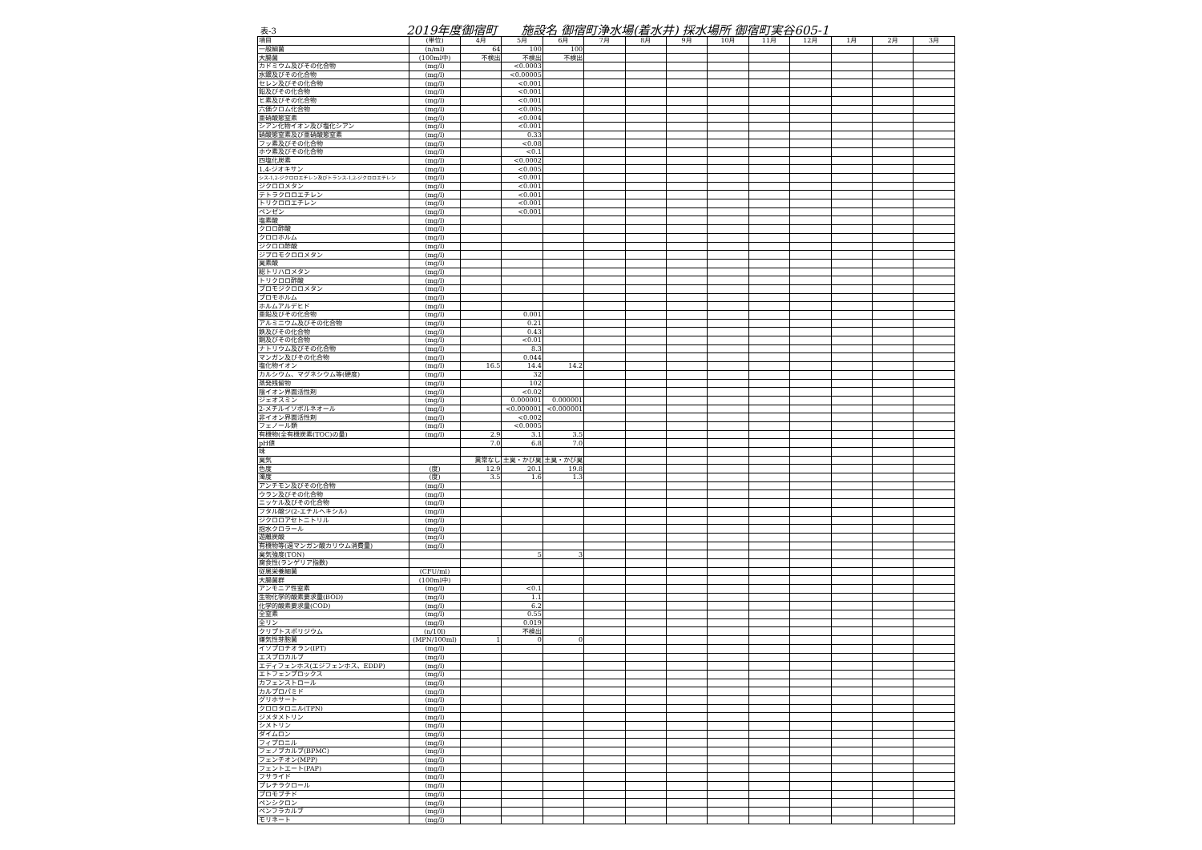表-3 2019年度御宿町　　施設名 御宿町浄水場(着水井) 採水場所 御宿町実谷605-1
| 項目 | (単位) | 4月 | 5月 | 6月 | 7月 | 8月 | 9月 | 10月 | 11月 | 12月 | 1月 | 2月 | 3月 |
| --- | --- | --- | --- | --- | --- | --- | --- | --- | --- | --- | --- | --- | --- |
| 一般細菌 | (n/ml) | 64 | 100 | 100 | | | | | | | | | |
| 大腸菌 | (100ml中) | 不検出 | 不検出 | 不検出 | | | | | | | | | |
| カドミウム及びその化合物 | (mg/l) | | <0.0003 | | | | | | | | | | |
| 水銀及びその化合物 | (mg/l) | | <0.00005 | | | | | | | | | | |
| セレン及びその化合物 | (mg/l) | | <0.001 | | | | | | | | | | |
| 鉛及びその化合物 | (mg/l) | | <0.001 | | | | | | | | | | |
| ヒ素及びその化合物 | (mg/l) | | <0.001 | | | | | | | | | | |
| 六価クロム化合物 | (mg/l) | | <0.005 | | | | | | | | | | |
| 亜硝酸態窒素 | (mg/l) | | <0.004 | | | | | | | | | | |
| シアン化物イオン及び塩化シアン | (mg/l) | | <0.001 | | | | | | | | | | |
| 硝酸態窒素及び亜硝酸態窒素 | (mg/l) | | 0.33 | | | | | | | | | | |
| フッ素及びその化合物 | (mg/l) | | <0.08 | | | | | | | | | | |
| ホウ素及びその化合物 | (mg/l) | | <0.1 | | | | | | | | | | |
| 四塩化炭素 | (mg/l) | | <0.0002 | | | | | | | | | | |
| 1,4-ジオキサン | (mg/l) | | <0.005 | | | | | | | | | | |
| シス-1,2-ジクロロエチレン及びトランス-1,2-ジクロロエチレン | (mg/l) | | <0.001 | | | | | | | | | | |
| ジクロロメタン | (mg/l) | | <0.001 | | | | | | | | | | |
| テトラクロロエチレン | (mg/l) | | <0.001 | | | | | | | | | | |
| トリクロロエチレン | (mg/l) | | <0.001 | | | | | | | | | | |
| ベンゼン | (mg/l) | | <0.001 | | | | | | | | | | |
| 塩素酸 | (mg/l) | | | | | | | | | | | | |
| クロロ酢酸 | (mg/l) | | | | | | | | | | | | |
| クロロホルム | (mg/l) | | | | | | | | | | | | |
| ジクロロ酢酸 | (mg/l) | | | | | | | | | | | | |
| ジブロモクロロメタン | (mg/l) | | | | | | | | | | | | |
| 臭素酸 | (mg/l) | | | | | | | | | | | | |
| 総トリハロメタン | (mg/l) | | | | | | | | | | | | |
| トリクロロ酢酸 | (mg/l) | | | | | | | | | | | | |
| ブロモジクロロメタン | (mg/l) | | | | | | | | | | | | |
| ブロモホルム | (mg/l) | | | | | | | | | | | | |
| ホルムアルデヒド | (mg/l) | | | | | | | | | | | | |
| 亜鉛及びその化合物 | (mg/l) | | 0.001 | | | | | | | | | | |
| アルミニウム及びその化合物 | (mg/l) | | 0.21 | | | | | | | | | | |
| 鉄及びその化合物 | (mg/l) | | 0.43 | | | | | | | | | | |
| 銅及びその化合物 | (mg/l) | | <0.01 | | | | | | | | | | |
| ナトリウム及びその化合物 | (mg/l) | | 8.3 | | | | | | | | | | |
| マンガン及びその化合物 | (mg/l) | | 0.044 | | | | | | | | | | |
| 塩化物イオン | (mg/l) | 16.5 | 14.4 | 14.2 | | | | | | | | | |
| カルシウム、マグネシウム等(硬度) | (mg/l) | | 32 | | | | | | | | | | |
| 蒸発残留物 | (mg/l) | | 102 | | | | | | | | | | |
| 陰イオン界面活性剤 | (mg/l) | | <0.02 | | | | | | | | | | |
| ジェオスミン | (mg/l) | | 0.000001 | 0.000001 | | | | | | | | | |
| 2-メチルイソボルネオール | (mg/l) | | <0.000001 | <0.000001 | | | | | | | | | |
| 非イオン界面活性剤 | (mg/l) | | <0.002 | | | | | | | | | | |
| フェノール類 | (mg/l) | | <0.0005 | | | | | | | | | | |
| 有機物(全有機炭素(TOC)の量) | (mg/l) | 2.9 | 3.1 | 3.5 | | | | | | | | | |
| pH値 | | 7.0 | 6.8 | 7.0 | | | | | | | | | |
| 味 | | | | | | | | | | | | | |
| 臭気 | | 異常なし | 土臭・かび臭 | 土臭・かび臭 | | | | | | | | | |
| 色度 | (度) | 12.9 | 20.1 | 19.8 | | | | | | | | | |
| 濁度 | (度) | 3.5 | 1.6 | 1.3 | | | | | | | | | |
| アンチモン及びその化合物 | (mg/l) | | | | | | | | | | | | |
| ウラン及びその化合物 | (mg/l) | | | | | | | | | | | | |
| ニッケル及びその化合物 | (mg/l) | | | | | | | | | | | | |
| フタル酸ジ(2-エチルヘキシル) | (mg/l) | | | | | | | | | | | | |
| ジクロロアセトニトリル | (mg/l) | | | | | | | | | | | | |
| 抱水クロラール | (mg/l) | | | | | | | | | | | | |
| 遊離炭酸 | (mg/l) | | | | | | | | | | | | |
| 有機物等(過マンガン酸カリウム消費量) | (mg/l) | | | | | | | | | | | | |
| 臭気強度(TON) | | | 5 | 3 | | | | | | | | | |
| 腐食性(ランゲリア指数) | | | | | | | | | | | | | |
| 従属栄養細菌 | (CFU/ml) | | | | | | | | | | | | |
| 大腸菌群 | (100ml中) | | | | | | | | | | | | |
| アンモニア性窒素 | (mg/l) | | <0.1 | | | | | | | | | | |
| 生物化学的酸素要求量(BOD) | (mg/l) | | 1.1 | | | | | | | | | | |
| 化学的酸素要求量(COD) | (mg/l) | | 6.2 | | | | | | | | | | |
| 全窒素 | (mg/l) | | 0.55 | | | | | | | | | | |
| 全リン | (mg/l) | | 0.019 | | | | | | | | | | |
| クリプトスポリジウム | (n/10l) | | 不検出 | | | | | | | | | | |
| 嫌気性芽胞菌 | (MPN/100ml) | 1 | 0 | 0 | | | | | | | | | |
| イソプロチオラン(IPT) | (mg/l) | | | | | | | | | | | | |
| エスプロカルブ | (mg/l) | | | | | | | | | | | | |
| エディフェンホス(エジフェンホス、EDDP) | (mg/l) | | | | | | | | | | | | |
| エトフェンプロックス | (mg/l) | | | | | | | | | | | | |
| カフェンストロール | (mg/l) | | | | | | | | | | | | |
| カルプロパミド | (mg/l) | | | | | | | | | | | | |
| グリホサート | (mg/l) | | | | | | | | | | | | |
| クロロタロニル(TPN) | (mg/l) | | | | | | | | | | | | |
| ジメタメトリン | (mg/l) | | | | | | | | | | | | |
| シメトリン | (mg/l) | | | | | | | | | | | | |
| ダイムロン | (mg/l) | | | | | | | | | | | | |
| フィプロニル | (mg/l) | | | | | | | | | | | | |
| フェノブカルブ(BPMC) | (mg/l) | | | | | | | | | | | | |
| フェンチオン(MPP) | (mg/l) | | | | | | | | | | | | |
| フェントエート(PAP) | (mg/l) | | | | | | | | | | | | |
| フサライド | (mg/l) | | | | | | | | | | | | |
| プレチラクロール | (mg/l) | | | | | | | | | | | | |
| プロモブチド | (mg/l) | | | | | | | | | | | | |
| ペンシクロン | (mg/l) | | | | | | | | | | | | |
| ベンフラカルブ | (mg/l) | | | | | | | | | | | | |
| モリネート | (mg/l) | | | | | | | | | | | | |